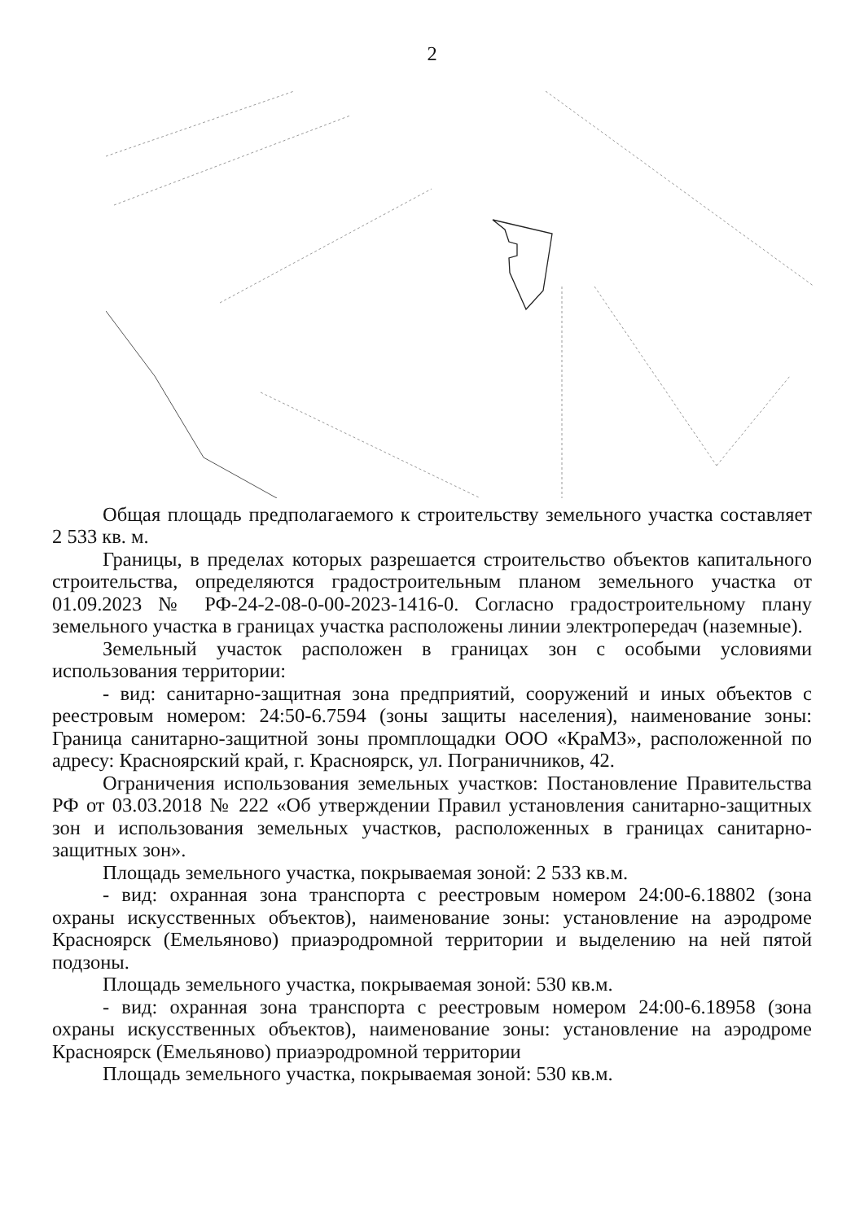2
Общая площадь предполагаемого к строительству земельного участка составляет 2 533 кв. м.
Границы, в пределах которых разрешается строительство объектов капитального строительства, определяются градостроительным планом земельного участка от 01.09.2023 № РФ-24-2-08-0-00-2023-1416-0. Согласно градостроительному плану земельного участка в границах участка расположены линии электропередач (наземные).
Земельный участок расположен в границах зон с особыми условиями использования территории:
- вид: санитарно-защитная зона предприятий, сооружений и иных объектов с реестровым номером: 24:50-6.7594 (зоны защиты населения), наименование зоны: Граница санитарно-защитной зоны промплощадки ООО «КраМЗ», расположенной по адресу: Красноярский край, г. Красноярск, ул. Пограничников, 42.
Ограничения использования земельных участков: Постановление Правительства РФ от 03.03.2018 № 222 «Об утверждении Правил установления санитарно-защитных зон и использования земельных участков, расположенных в границах санитарно-защитных зон».
Площадь земельного участка, покрываемая зоной: 2 533 кв.м.
- вид: охранная зона транспорта с реестровым номером 24:00-6.18802 (зона охраны искусственных объектов), наименование зоны: установление на аэродроме Красноярск (Емельяново) приаэродромной территории и выделению на ней пятой подзоны.
Площадь земельного участка, покрываемая зоной: 530 кв.м.
- вид: охранная зона транспорта с реестровым номером 24:00-6.18958 (зона охраны искусственных объектов), наименование зоны: установление на аэродроме Красноярск (Емельяново) приаэродромной территории
Площадь земельного участка, покрываемая зоной: 530 кв.м.